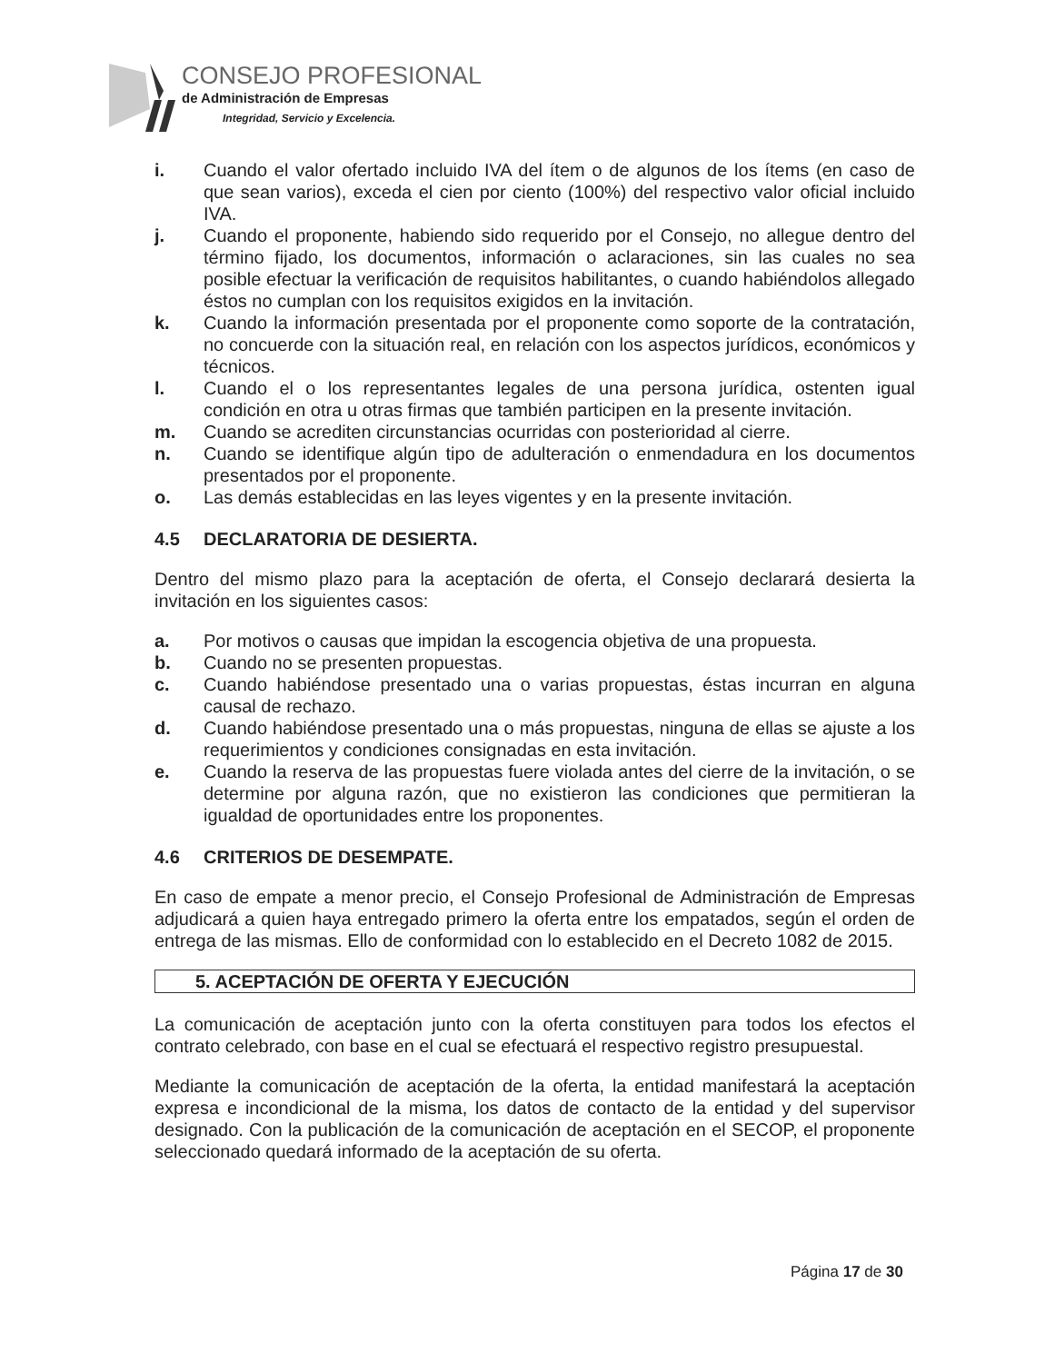CONSEJO PROFESIONAL
de Administración de Empresas
Integridad, Servicio y Excelencia.
i. Cuando el valor ofertado incluido IVA del ítem o de algunos de los ítems (en caso de que sean varios), exceda el cien por ciento (100%) del respectivo valor oficial incluido IVA.
j. Cuando el proponente, habiendo sido requerido por el Consejo, no allegue dentro del término fijado, los documentos, información o aclaraciones, sin las cuales no sea posible efectuar la verificación de requisitos habilitantes, o cuando habiéndolos allegado éstos no cumplan con los requisitos exigidos en la invitación.
k. Cuando la información presentada por el proponente como soporte de la contratación, no concuerde con la situación real, en relación con los aspectos jurídicos, económicos y técnicos.
l. Cuando el o los representantes legales de una persona jurídica, ostenten igual condición en otra u otras firmas que también participen en la presente invitación.
m. Cuando se acrediten circunstancias ocurridas con posterioridad al cierre.
n. Cuando se identifique algún tipo de adulteración o enmendadura en los documentos presentados por el proponente.
o. Las demás establecidas en las leyes vigentes y en la presente invitación.
4.5 DECLARATORIA DE DESIERTA.
Dentro del mismo plazo para la aceptación de oferta, el Consejo declarará desierta la invitación en los siguientes casos:
a. Por motivos o causas que impidan la escogencia objetiva de una propuesta.
b. Cuando no se presenten propuestas.
c. Cuando habiéndose presentado una o varias propuestas, éstas incurran en alguna causal de rechazo.
d. Cuando habiéndose presentado una o más propuestas, ninguna de ellas se ajuste a los requerimientos y condiciones consignadas en esta invitación.
e. Cuando la reserva de las propuestas fuere violada antes del cierre de la invitación, o se determine por alguna razón, que no existieron las condiciones que permitieran la igualdad de oportunidades entre los proponentes.
4.6 CRITERIOS DE DESEMPATE.
En caso de empate a menor precio, el Consejo Profesional de Administración de Empresas adjudicará a quien haya entregado primero la oferta entre los empatados, según el orden de entrega de las mismas. Ello de conformidad con lo establecido en el Decreto 1082 de 2015.
5. ACEPTACIÓN DE OFERTA Y EJECUCIÓN
La comunicación de aceptación junto con la oferta constituyen para todos los efectos el contrato celebrado, con base en el cual se efectuará el respectivo registro presupuestal.
Mediante la comunicación de aceptación de la oferta, la entidad manifestará la aceptación expresa e incondicional de la misma, los datos de contacto de la entidad y del supervisor designado. Con la publicación de la comunicación de aceptación en el SECOP, el proponente seleccionado quedará informado de la aceptación de su oferta.
Página 17 de 30